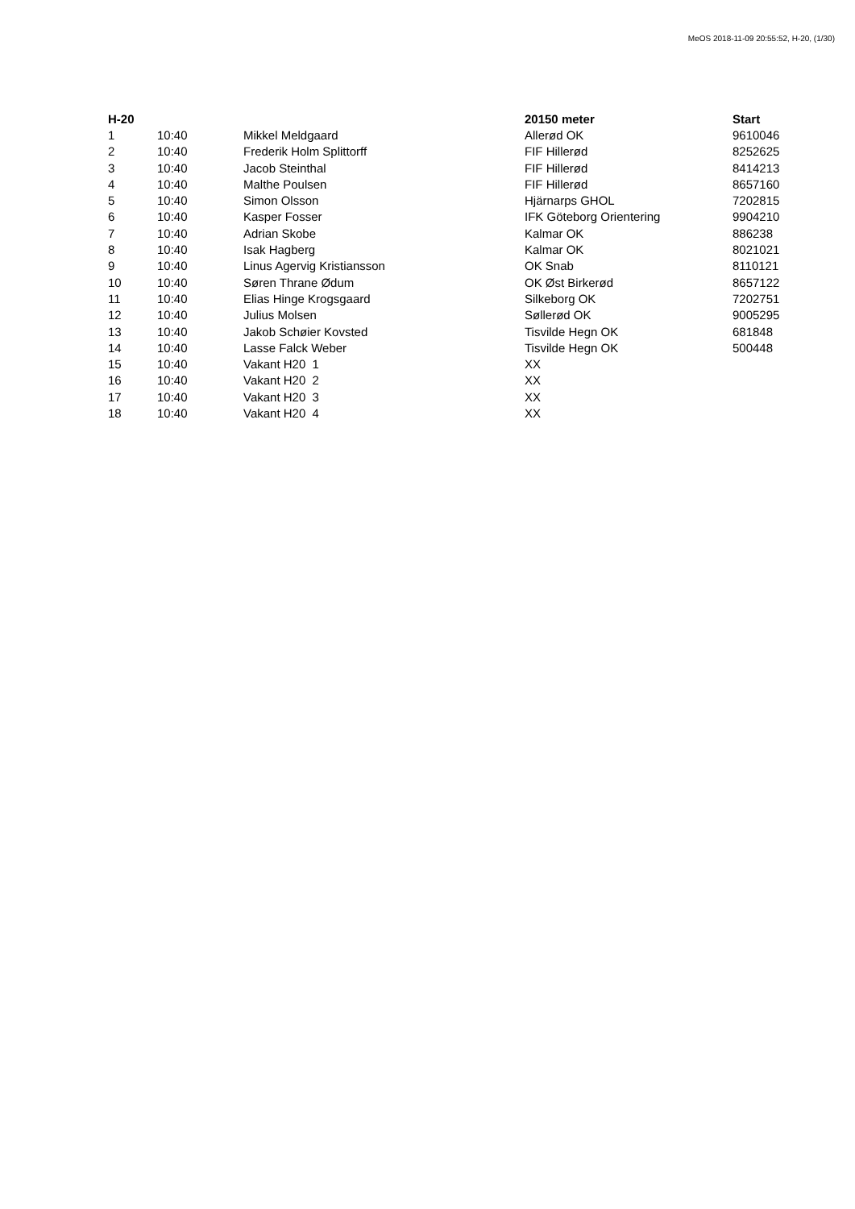MeOS 2018-11-09 20:55:52, H-20, (1/30)
| H-20 | | | 20150 meter | Start |
| --- | --- | --- | --- | --- |
| 1 | 10:40 | Mikkel Meldgaard | Allerød OK | 9610046 |
| 2 | 10:40 | Frederik Holm Splittorff | FIF Hillerød | 8252625 |
| 3 | 10:40 | Jacob Steinthal | FIF Hillerød | 8414213 |
| 4 | 10:40 | Malthe Poulsen | FIF Hillerød | 8657160 |
| 5 | 10:40 | Simon Olsson | Hjärnarps GHOL | 7202815 |
| 6 | 10:40 | Kasper Fosser | IFK Göteborg Orientering | 9904210 |
| 7 | 10:40 | Adrian Skobe | Kalmar OK | 886238 |
| 8 | 10:40 | Isak Hagberg | Kalmar OK | 8021021 |
| 9 | 10:40 | Linus Agervig Kristiansson | OK Snab | 8110121 |
| 10 | 10:40 | Søren Thrane Ødum | OK Øst Birkerød | 8657122 |
| 11 | 10:40 | Elias Hinge Krogsgaard | Silkeborg OK | 7202751 |
| 12 | 10:40 | Julius Molsen | Søllerød OK | 9005295 |
| 13 | 10:40 | Jakob Schøier Kovsted | Tisvilde Hegn OK | 681848 |
| 14 | 10:40 | Lasse Falck Weber | Tisvilde Hegn OK | 500448 |
| 15 | 10:40 | Vakant H20 1 | XX | |
| 16 | 10:40 | Vakant H20 2 | XX | |
| 17 | 10:40 | Vakant H20 3 | XX | |
| 18 | 10:40 | Vakant H20 4 | XX | |